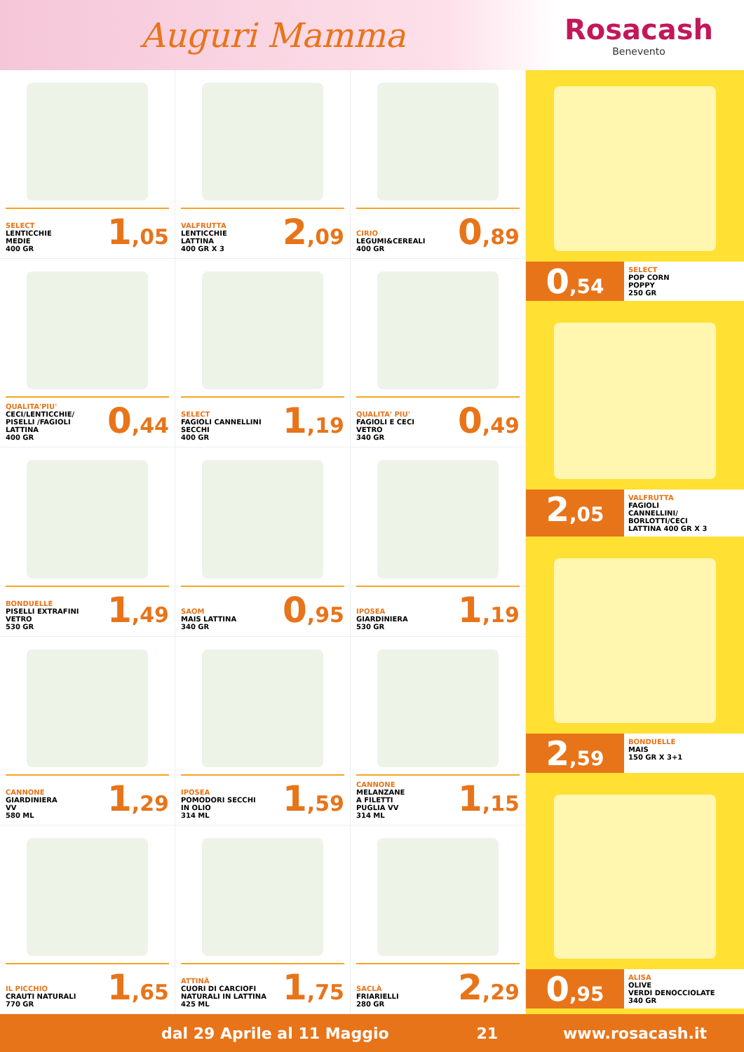Auguri Mamma
Rosacash
Benevento
SELECT
LENTICCHIE
MEDIE
400 GR
1,05
VALFRUTTA
LENTICCHIE
LATTINA
400 GR X 3
2,09
CIRIO
LEGUMI&CEREALI
400 GR
0,89
QUALITA'PIU'
CECI/LENTICCHIE/
PISELLI /FAGIOLI
LATTINA
400 GR
0,44
SELECT
FAGIOLI CANNELLINI
SECCHI
400 GR
1,19
QUALITA' PIU'
FAGIOLI E CECI
VETRO
340 GR
0,49
BONDUELLE
PISELLI EXTRAFINI
VETRO
530 GR
1,49
SAOM
MAIS LATTINA
340 GR
0,95
IPOSEA
GIARDINIERA
530 GR
1,19
CANNONE
GIARDINIERA
VV
580 ML
1,29
IPOSEA
POMODORI SECCHI
IN OLIO
314 ML
1,59
CANNONE
MELANZANE
A FILETTI
PUGLIA VV
314 ML
1,15
IL PICCHIO
CRAUTI NATURALI
770 GR
1,65
ATTINÀ
CUORI DI CARCIOFI
NATURALI IN LATTINA
425 ML
1,75
SACLÀ
FRIARIELLI
280 GR
2,29
0,54
SELECT
POP CORN
POPPY
250 GR
2,05
VALFRUTTA
FAGIOLI
CANNELLINI/
BORLOTTI/CECI
LATTINA 400 GR X 3
2,59
BONDUELLE
MAIS
150 GR X 3+1
0,95
ALISA
OLIVE
VERDI DENOCCIOLATE
340 GR
dal 29 Aprile al 11 Maggio 21 www.rosacash.it